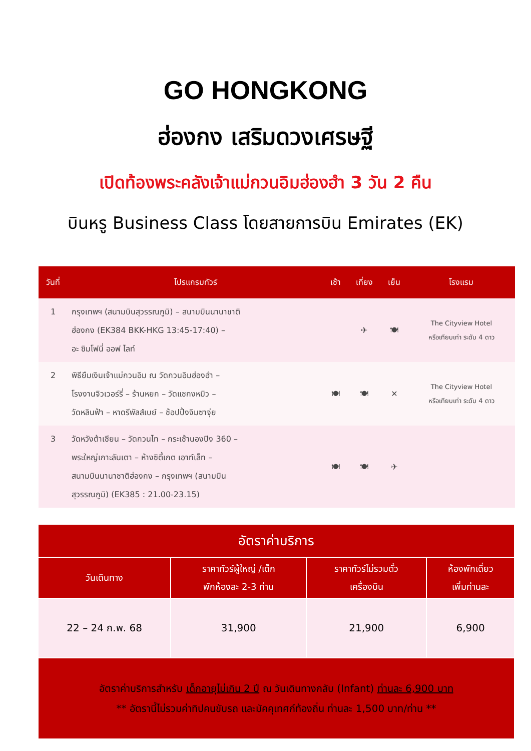GO HONGKONG
ฮ่องกง เสริมดวงเศรษฐี
เปิดท้องพระคลังเจ้าแม่กวนอิมฮ่องฮำ 3 วัน 2 คืน
บินหรู Business Class โดยสายการบิน Emirates (EK)
| วันที่ | โปรแกรมทัวร์ | เช้า | เที่ยง | เย็น | โรงแรม |
| --- | --- | --- | --- | --- | --- |
| 1 | กรุงเทพฯ (สนามบินสุวรรณภูมิ) – สนามบินนานาชาติ ฮ่องกง (EK384 BKK-HKG 13:45-17:40) – อะ ซิมโฟนี่ ออฟ ไลท์ | | ✈ | 🍽 | The Cityview Hotel หรือเทียบเท่า ระดับ 4 ดาว |
| 2 | พิธียืมเงินเจ้าแม่กวนอิม ณ วัดกวนอิมฮ่องฮำ – โรงงานจิวเวอร์รี่ – ร้านหยก – วัดแชกงหมิว – วัดหลินฟ้า – หาดรีพัลส์เบย์ – ช้อปปิ้งจิมซาจุ่ย | 🍽 | 🍽 | ✕ | The Cityview Hotel หรือเทียบเท่า ระดับ 4 ดาว |
| 3 | วัดหวังต้าเซียน – วัดกวนไท – กระเช้านองปิง 360 – พระใหญ่เกาะลันเตา – ห้างซิตี้เกต เอาท์เล็ท – สนามบินนานาชาติฮ่องกง – กรุงเทพฯ (สนามบิน สุวรรณภูมิ) (EK385 : 21.00-23.15) | 🍽 | 🍽 | ✈ | |
| อัตราค่าบริการ | | | |
| --- | --- | --- | --- |
| วันเดินทาง | ราคาทัวร์ผู้ใหญ่ /เด็ก พักห้องละ 2-3 ท่าน | ราคาทัวร์ไม่รวมตั๋ว เครื่องบิน | ห้องพักเดี่ยว เพิ่มท่านละ |
| 22 – 24 ก.พ. 68 | 31,900 | 21,900 | 6,900 |
| อัตราค่าบริการสำหรับ เด็กอายุไม่เกิน 2 ปี ณ วันเดินทางกลับ (Infant) ท่านละ 6,900 บาท ** อัตรานี้ไม่รวมค่าทิปคนขับรถ และมัคคุเทศก์ท้องถิ่น ท่านละ 1,500 บาท/ท่าน ** | | | |